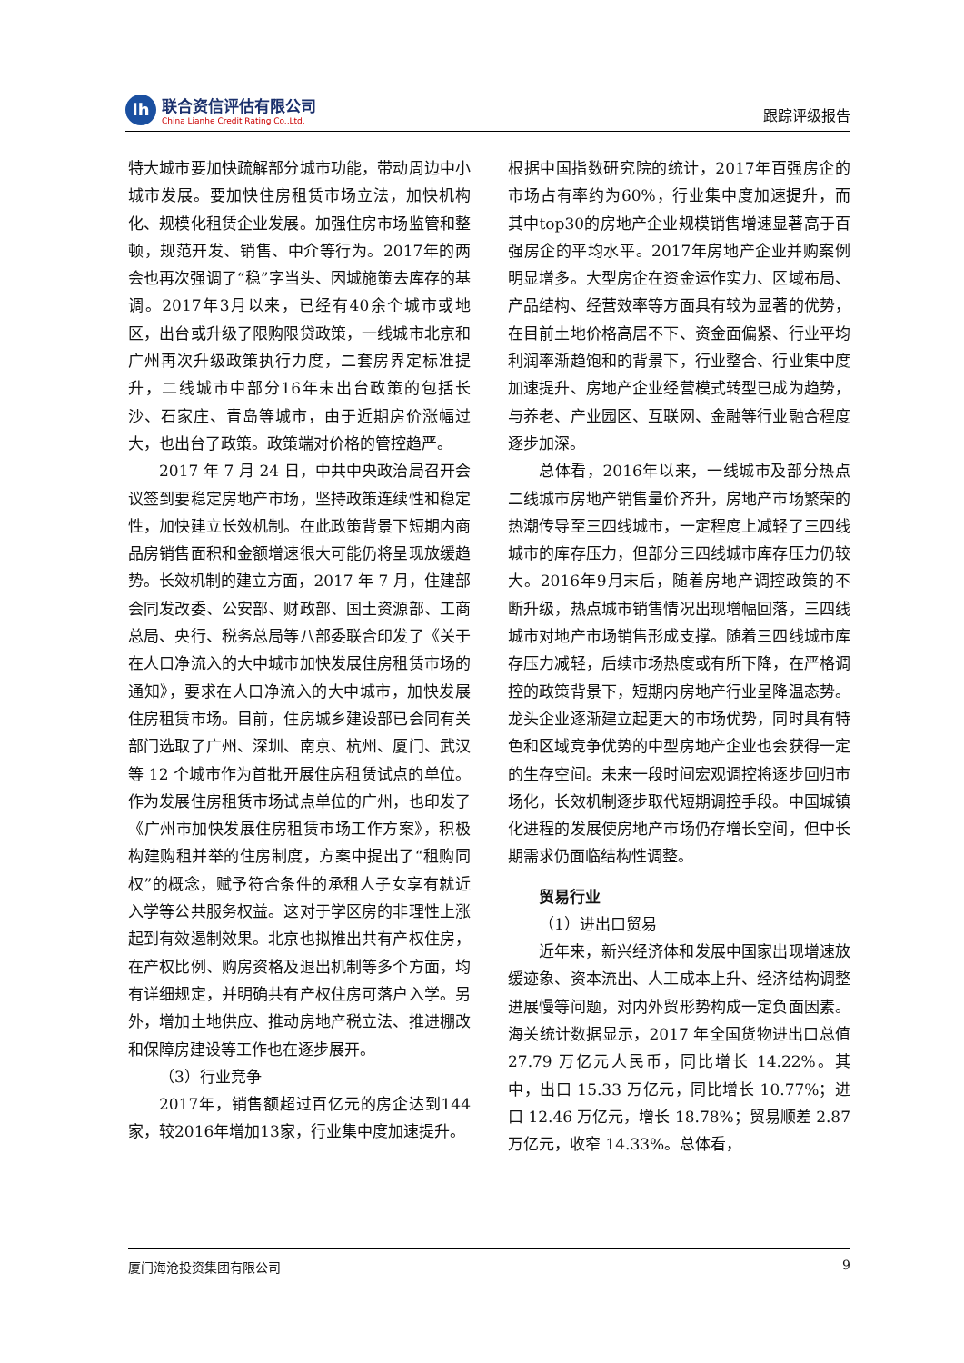lh
联合资信评估有限公司
China Lianhe Credit Rating Co.,Ltd.
跟踪评级报告
特大城市要加快疏解部分城市功能，带动周边中小城市发展。要加快住房租赁市场立法，加快机构化、规模化租赁企业发展。加强住房市场监管和整顿，规范开发、销售、中介等行为。2017年的两会也再次强调了“稳”字当头、因城施策去库存的基调。2017年3月以来，已经有40余个城市或地区，出台或升级了限购限贷政策，一线城市北京和广州再次升级政策执行力度，二套房界定标准提升，二线城市中部分16年未出台政策的包括长沙、石家庄、青岛等城市，由于近期房价涨幅过大，也出台了政策。政策端对价格的管控趋严。
2017 年 7 月 24 日，中共中央政治局召开会议签到要稳定房地产市场，坚持政策连续性和稳定性，加快建立长效机制。在此政策背景下短期内商品房销售面积和金额增速很大可能仍将呈现放缓趋势。长效机制的建立方面，2017 年 7 月，住建部会同发改委、公安部、财政部、国土资源部、工商总局、央行、税务总局等八部委联合印发了《关于在人口净流入的大中城市加快发展住房租赁市场的通知》，要求在人口净流入的大中城市，加快发展住房租赁市场。目前，住房城乡建设部已会同有关部门选取了广州、深圳、南京、杭州、厦门、武汉等 12 个城市作为首批开展住房租赁试点的单位。作为发展住房租赁市场试点单位的广州，也印发了《广州市加快发展住房租赁市场工作方案》，积极构建购租并举的住房制度，方案中提出了“租购同权”的概念，赋予符合条件的承租人子女享有就近入学等公共服务权益。这对于学区房的非理性上涨起到有效遏制效果。北京也拟推出共有产权住房，在产权比例、购房资格及退出机制等多个方面，均有详细规定，并明确共有产权住房可落户入学。另外，增加土地供应、推动房地产税立法、推进棚改和保障房建设等工作也在逐步展开。
（3）行业竞争
2017年，销售额超过百亿元的房企达到144家，较2016年增加13家，行业集中度加速提升。
根据中国指数研究院的统计，2017年百强房企的市场占有率约为60%，行业集中度加速提升，而其中top30的房地产企业规模销售增速显著高于百强房企的平均水平。2017年房地产企业并购案例明显增多。大型房企在资金运作实力、区域布局、产品结构、经营效率等方面具有较为显著的优势，在目前土地价格高居不下、资金面偏紧、行业平均利润率渐趋饱和的背景下，行业整合、行业集中度加速提升、房地产企业经营模式转型已成为趋势，与养老、产业园区、互联网、金融等行业融合程度逐步加深。
总体看，2016年以来，一线城市及部分热点二线城市房地产销售量价齐升，房地产市场繁荣的热潮传导至三四线城市，一定程度上减轻了三四线城市的库存压力，但部分三四线城市库存压力仍较大。2016年9月末后，随着房地产调控政策的不断升级，热点城市销售情况出现增幅回落，三四线城市对地产市场销售形成支撑。随着三四线城市库存压力减轻，后续市场热度或有所下降，在严格调控的政策背景下，短期内房地产行业呈降温态势。龙头企业逐渐建立起更大的市场优势，同时具有特色和区域竞争优势的中型房地产企业也会获得一定的生存空间。未来一段时间宏观调控将逐步回归市场化，长效机制逐步取代短期调控手段。中国城镇化进程的发展使房地产市场仍存增长空间，但中长期需求仍面临结构性调整。
贸易行业
（1）进出口贸易
近年来，新兴经济体和发展中国家出现增速放缓迹象、资本流出、人工成本上升、经济结构调整进展慢等问题，对内外贸形势构成一定负面因素。海关统计数据显示，2017 年全国货物进出口总值 27.79 万亿元人民币，同比增长 14.22%。其中，出口 15.33 万亿元，同比增长 10.77%；进口 12.46 万亿元，增长 18.78%；贸易顺差 2.87 万亿元，收窄 14.33%。总体看，
厦门海沧投资集团有限公司 9